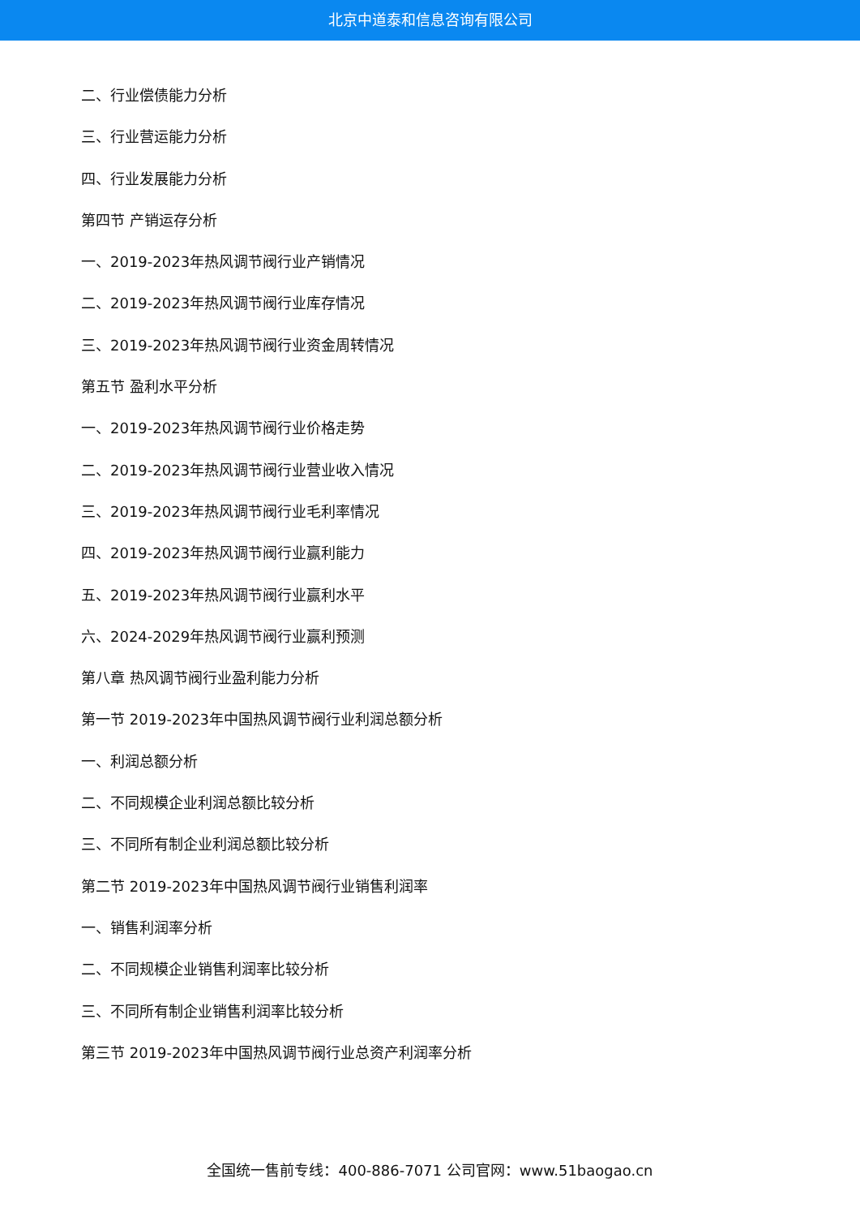北京中道泰和信息咨询有限公司
二、行业偿债能力分析
三、行业营运能力分析
四、行业发展能力分析
第四节 产销运存分析
一、2019-2023年热风调节阀行业产销情况
二、2019-2023年热风调节阀行业库存情况
三、2019-2023年热风调节阀行业资金周转情况
第五节 盈利水平分析
一、2019-2023年热风调节阀行业价格走势
二、2019-2023年热风调节阀行业营业收入情况
三、2019-2023年热风调节阀行业毛利率情况
四、2019-2023年热风调节阀行业赢利能力
五、2019-2023年热风调节阀行业赢利水平
六、2024-2029年热风调节阀行业赢利预测
第八章 热风调节阀行业盈利能力分析
第一节 2019-2023年中国热风调节阀行业利润总额分析
一、利润总额分析
二、不同规模企业利润总额比较分析
三、不同所有制企业利润总额比较分析
第二节 2019-2023年中国热风调节阀行业销售利润率
一、销售利润率分析
二、不同规模企业销售利润率比较分析
三、不同所有制企业销售利润率比较分析
第三节 2019-2023年中国热风调节阀行业总资产利润率分析
全国统一售前专线：400-886-7071 公司官网：www.51baogao.cn